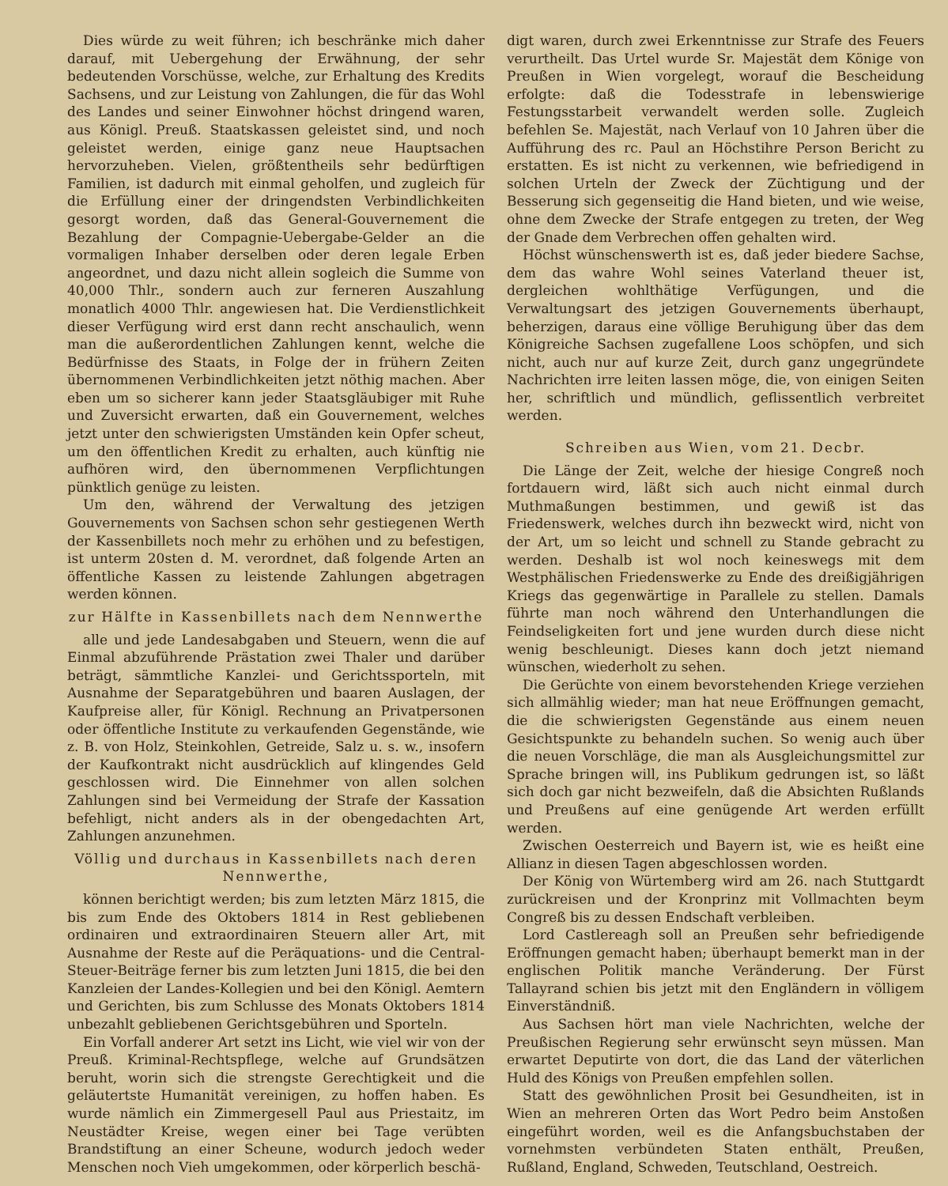Dies würde zu weit führen; ich beschränke mich daher darauf, mit Uebergehung der Erwähnung, der sehr bedeutenden Vorschüsse, welche, zur Erhaltung des Kredits Sachsens, und zur Leistung von Zahlungen, die für das Wohl des Landes und seiner Einwohner höchst dringend waren, aus Königl. Preuß. Staatskassen geleistet sind, und noch geleistet werden, einige ganz neue Hauptsachen hervorzuheben. Vielen, größtentheils sehr bedürftigen Familien, ist dadurch mit einmal geholfen, und zugleich für die Erfüllung einer der dringendsten Verbindlichkeiten gesorgt worden, daß das General-Gouvernement die Bezahlung der Compagnie-Uebergabe-Gelder an die vormaligen Inhaber derselben oder deren legale Erben angeordnet, und dazu nicht allein sogleich die Summe von 40,000 Thlr., sondern auch zur ferneren Auszahlung monatlich 4000 Thlr. angewiesen hat. Die Verdienstlichkeit dieser Verfügung wird erst dann recht anschaulich, wenn man die außerordentlichen Zahlungen kennt, welche die Bedürfnisse des Staats, in Folge der in frühern Zeiten übernommenen Verbindlichkeiten jetzt nöthig machen. Aber eben um so sicherer kann jeder Staatsgläubiger mit Ruhe und Zuversicht erwarten, daß ein Gouvernement, welches jetzt unter den schwierigsten Umständen kein Opfer scheut, um den öffentlichen Kredit zu erhalten, auch künftig nie aufhören wird, den übernommenen Verpflichtungen pünktlich genüge zu leisten.
Um den, während der Verwaltung des jetzigen Gouvernements von Sachsen schon sehr gestiegenen Werth der Kassenbillets noch mehr zu erhöhen und zu befestigen, ist unterm 20sten d. M. verordnet, daß folgende Arten an öffentliche Kassen zu leistende Zahlungen abgetragen werden können.
zur Hälfte in Kassenbillets nach dem Nennwerthe
alle und jede Landesabgaben und Steuern, wenn die auf Einmal abzuführende Prästation zwei Thaler und darüber beträgt, sämmtliche Kanzlei- und Gerichtssporteln, mit Ausnahme der Separatgebühren und baaren Auslagen, der Kaufpreise aller, für Königl. Rechnung an Privatpersonen oder öffentliche Institute zu verkaufenden Gegenstände, wie z. B. von Holz, Steinkohlen, Getreide, Salz u. s. w., insofern der Kaufkontrakt nicht ausdrücklich auf klingendes Geld geschlossen wird. Die Einnehmer von allen solchen Zahlungen sind bei Vermeidung der Strafe der Kassation befehligt, nicht anders als in der obengedachten Art, Zahlungen anzunehmen.
Völlig und durchaus in Kassenbillets nach deren Nennwerthe,
können berichtigt werden; bis zum letzten März 1815, die bis zum Ende des Oktobers 1814 in Rest gebliebenen ordinairen und extraordinairen Steuern aller Art, mit Ausnahme der Reste auf die Peräquations- und die Central-Steuer-Beiträge ferner bis zum letzten Juni 1815, die bei den Kanzleien der Landes-Kollegien und bei den Königl. Aemtern und Gerichten, bis zum Schlusse des Monats Oktobers 1814 unbezahlt gebliebenen Gerichtsgebühren und Sporteln.
Ein Vorfall anderer Art setzt ins Licht, wie viel wir von der Preuß. Kriminal-Rechtspflege, welche auf Grundsätzen beruht, worin sich die strengste Gerechtigkeit und die geläutertste Humanität vereinigen, zu hoffen haben. Es wurde nämlich ein Zimmergesell Paul aus Priestaitz, im Neustädter Kreise, wegen einer bei Tage verübten Brandstiftung an einer Scheune, wodurch jedoch weder Menschen noch Vieh umgekommen, oder körperlich beschä-
digt waren, durch zwei Erkenntnisse zur Strafe des Feuers verurtheilt. Das Urtel wurde Sr. Majestät dem Könige von Preußen in Wien vorgelegt, worauf die Bescheidung erfolgte: daß die Todesstrafe in lebenswierige Festungsstarbeit verwandelt werden solle. Zugleich befehlen Se. Majestät, nach Verlauf von 10 Jahren über die Aufführung des rc. Paul an Höchstihre Person Bericht zu erstatten. Es ist nicht zu verkennen, wie befriedigend in solchen Urteln der Zweck der Züchtigung und der Besserung sich gegenseitig die Hand bieten, und wie weise, ohne dem Zwecke der Strafe entgegen zu treten, der Weg der Gnade dem Verbrechen offen gehalten wird.
Höchst wünschenswerth ist es, daß jeder biedere Sachse, dem das wahre Wohl seines Vaterland theuer ist, dergleichen wohlthätige Verfügungen, und die Verwaltungsart des jetzigen Gouvernements überhaupt, beherzigen, daraus eine völlige Beruhigung über das dem Königreiche Sachsen zugefallene Loos schöpfen, und sich nicht, auch nur auf kurze Zeit, durch ganz ungegründete Nachrichten irre leiten lassen möge, die, von einigen Seiten her, schriftlich und mündlich, geflissentlich verbreitet werden.
Schreiben aus Wien, vom 21. Decbr.
Die Länge der Zeit, welche der hiesige Congreß noch fortdauern wird, läßt sich auch nicht einmal durch Muthmaßungen bestimmen, und gewiß ist das Friedenswerk, welches durch ihn bezweckt wird, nicht von der Art, um so leicht und schnell zu Stande gebracht zu werden. Deshalb ist wol noch keineswegs mit dem Westphälischen Friedenswerke zu Ende des dreißigjährigen Kriegs das gegenwärtige in Parallele zu stellen. Damals führte man noch während den Unterhandlungen die Feindseligkeiten fort und jene wurden durch diese nicht wenig beschleunigt. Dieses kann doch jetzt niemand wünschen, wiederholt zu sehen.
Die Gerüchte von einem bevorstehenden Kriege verziehen sich allmählig wieder; man hat neue Eröffnungen gemacht, die die schwierigsten Gegenstände aus einem neuen Gesichtspunkte zu behandeln suchen. So wenig auch über die neuen Vorschläge, die man als Ausgleichungsmittel zur Sprache bringen will, ins Publikum gedrungen ist, so läßt sich doch gar nicht bezweifeln, daß die Absichten Rußlands und Preußens auf eine genügende Art werden erfüllt werden.
Zwischen Oesterreich und Bayern ist, wie es heißt eine Allianz in diesen Tagen abgeschlossen worden.
Der König von Würtemberg wird am 26. nach Stuttgardt zurückreisen und der Kronprinz mit Vollmachten beym Congreß bis zu dessen Endschaft verbleiben.
Lord Castlereagh soll an Preußen sehr befriedigende Eröffnungen gemacht haben; überhaupt bemerkt man in der englischen Politik manche Veränderung. Der Fürst Tallayrand schien bis jetzt mit den Engländern in völligem Einverständniß.
Aus Sachsen hört man viele Nachrichten, welche der Preußischen Regierung sehr erwünscht seyn müssen. Man erwartet Deputirte von dort, die das Land der väterlichen Huld des Königs von Preußen empfehlen sollen.
Statt des gewöhnlichen Prosit bei Gesundheiten, ist in Wien an mehreren Orten das Wort Pedro beim Anstoßen eingeführt worden, weil es die Anfangsbuchstaben der vornehmsten verbündeten Staten enthält, Preußen, Rußland, England, Schweden, Teutschland, Oestreich.